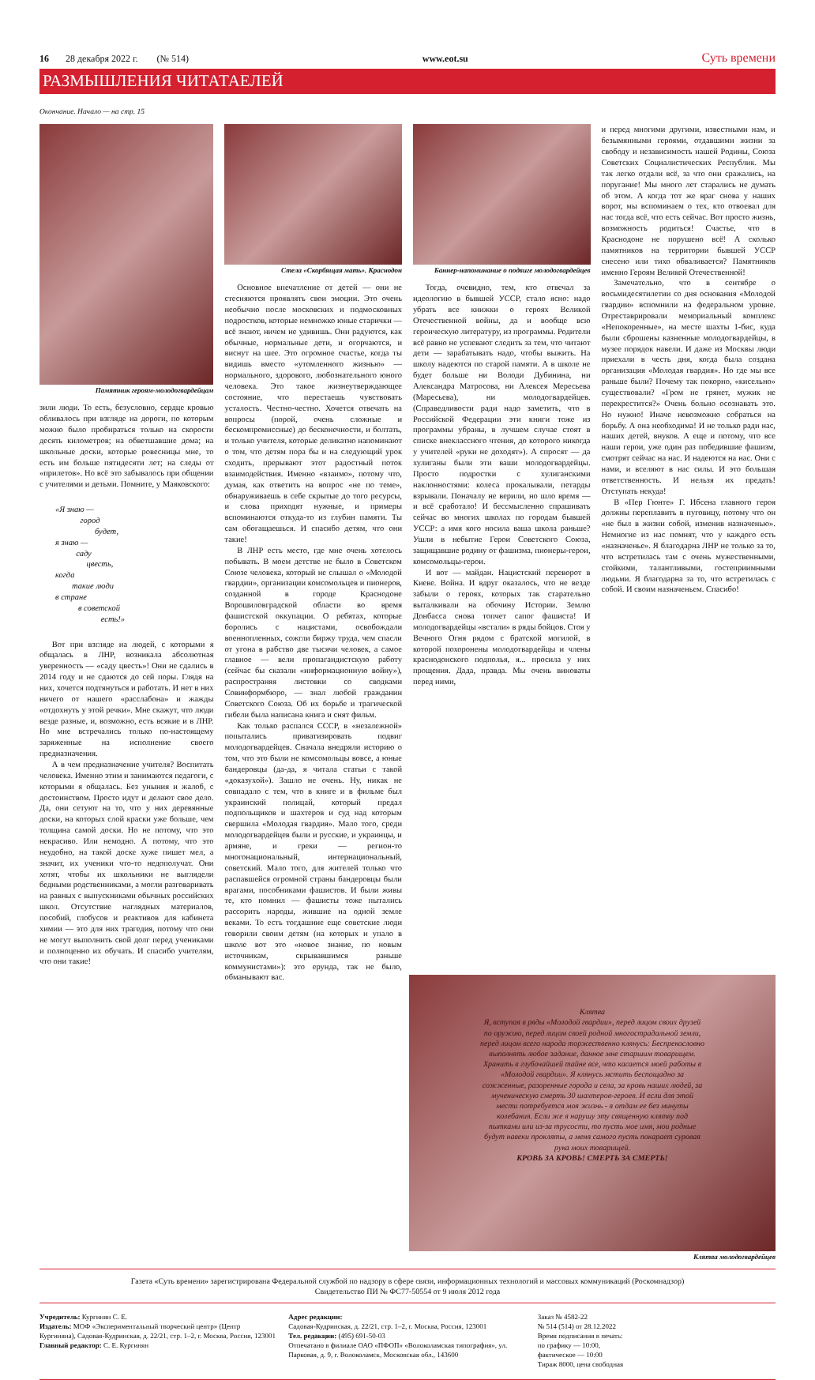16 28 декабря 2022 г. (№ 514) www.eot.su Суть времени
РАЗМЫШЛЕНИЯ ЧИТАТАЕЛЕЙ
Окончание. Начало — на стр. 15
Памятник героям-молодогвардейцам
зили люди. То есть, безусловно, сердце кровью обливалось при взгляде на дороги, по которым можно было пробираться только на скорости десять километров; на обветшавшие дома; на школьные доски, которые ровесницы мне, то есть им больше пятидесяти лет; на следы от «прилетов». Но всё это забывалось при общении с учителями и детьми. Помните, у Маяковского:
«Я знаю —
город
будет,
я знаю —
саду
цвесть,
когда
такие люди
в стране
в советской
есть!»
Вот при взгляде на людей, с которыми я общалась в ЛНР, возникала абсолютная уверенность — «саду цвесть»! Они не сдались в 2014 году и не сдаются до сей поры. Глядя на них, хочется подтянуться и работать. И нет в них ничего от нашего «расслабона» и жажды «отдохнуть у этой речки». Мне скажут, что люди везде разные, и, возможно, есть всякие и в ЛНР. Но мне встречались только по-настоящему заряженные на исполнение своего предназначения.
А в чем предназначение учителя? Воспитать человека. Именно этим и занимаются педагоги, с которыми я общалась. Без уныния и жалоб, с достоинством. Просто идут и делают свое дело. Да, они сетуют на то, что у них деревянные доски, на которых слой краски уже больше, чем толщина самой доски. Но не потому, что это некрасиво. Или немодно. А потому, что это неудобно, на такой доске хуже пишет мел, а значит, их ученики что-то недополучат. Они хотят, чтобы их школьники не выглядели бедными родственниками, а могли разговаривать на равных с выпускниками обычных российских школ. Отсутствие наглядных материалов, пособий, глобусов и реактивов для кабинета химии — это для них трагедия, потому что они не могут выполнить свой долг перед учениками и полноценно их обучать. И спасибо учителям, что они такие!
Стела «Скорбящая мать». Краснодон
Баннер-напоминание о подвиге молодогвардейцев
Основное впечатление от детей — они не стесняются проявлять свои эмоции. Это очень необычно после московских и подмосковных подростков, которые немножко юные старички — всё знают, ничем не удивишь. Они радуются, как обычные, нормальные дети, и огорчаются, и виснут на шее. Это огромное счастье, когда ты видишь вместо «утомленного жизнью» — нормального, здорового, любознательного юного человека. Это такое жизнеутверждающее состояние, что перестаешь чувствовать усталость. Честно-честно. Хочется отвечать на вопросы (порой, очень сложные и бескомпромиссные) до бесконечности, и болтать, и только учителя, которые деликатно напоминают о том, что детям пора бы и на следующий урок сходить, прерывают этот радостный поток взаимодействия. Именно «взаимо», потому что, думая, как ответить на вопрос «не по теме», обнаруживаешь в себе скрытые до того ресурсы, и слова приходят нужные, и примеры вспоминаются откуда-то из глубин памяти. Ты сам обогащаешься. И спасибо детям, что они такие!
В ЛНР есть место, где мне очень хотелось побывать. В моем детстве не было в Советском Союзе человека, который не слышал о «Молодой гвардии», организации комсомольцев и пионеров, созданной в городе Краснодоне Ворошиловградской области во время фашистской оккупации. О ребятах, которые боролись с нацистами, освобождали военнопленных, сожгли биржу труда, чем спасли от угона в рабство две тысячи человек, а самое главное — вели пропагандистскую работу (сейчас бы сказали «информационную войну»), распространяя листовки со сводками Совинформбюро, — знал любой гражданин Советского Союза. Об их борьбе и трагической гибели была написана книга и снят фильм.
Как только распался СССР, в «незалежной» попытались приватизировать подвиг молодогвардейцев. Сначала внедряли историю о том, что это были не комсомольцы вовсе, а юные бандеровцы (да-да, я читала статьи с такой «доказухой»). Зашло не очень. Ну, никак не совпадало с тем, что в книге и в фильме был украинский полицай, который предал подпольщиков и шахтеров и суд над которым свершила «Молодая гвардия». Мало того, среди молодогвардейцев были и русские, и украинцы, и армяне, и греки — регион-то многонациональный, интернациональный, советский. Мало того, для жителей только что распавшейся огромной страны бандеровцы были врагами, пособниками фашистов. И были живы те, кто помнил — фашисты тоже пытались рассорить народы, жившие на одной земле веками. То есть тогдашние еще советские люди говорили своим детям (на которых и упало в школе вот это «новое знание, по новым источникам, скрывавшимся раньше коммунистами»): это ерунда, так не было, обманывают вас.
Тогда, очевидно, тем, кто отвечал за идеологию в бывшей УССР, стало ясно: надо убрать все книжки о героях Великой Отечественной войны, да и вообще всю героическую литературу, из программы. Родители всё равно не успевают следить за тем, что читают дети — зарабатывать надо, чтобы выжить. На школу надеются по старой памяти. А в школе не будет больше ни Володи Дубинина, ни Александра Матросова, ни Алексея Мересьева (Маресьева), ни молодогвардейцев. (Справедливости ради надо заметить, что в Российской Федерации эти книги тоже из программы убраны, в лучшем случае стоят в списке внеклассного чтения, до которого никогда у учителей «руки не доходят»). А спросят — да хулиганы были эти ваши молодогвардейцы. Просто подростки с хулиганскими наклонностями: колеса прокалывали, петарды взрывали. Поначалу не верили, но шло время — и всё сработало! И бессмысленно спрашивать сейчас во многих школах по городам бывшей УССР: а имя кого носила ваша школа раньше? Ушли в небытие Герои Советского Союза, защищавшие родину от фашизма, пионеры-герои, комсомольцы-герои.
И вот — майдан. Нацистский переворот в Киеве. Война. И вдруг оказалось, что не везде забыли о героях, которых так старательно выталкивали на обочину Истории. Землю Донбасса снова топчет сапог фашиста! И молодогвардейцы «встали» в ряды бойцов. Стоя у Вечного Огня рядом с братской могилой, в которой похоронены молодогвардейцы и члены краснодонского подполья, я... просила у них прощения. Дада, правда. Мы очень виноваты перед ними,
и перед многими другими, известными нам, и безымянными героями, отдавшими жизни за свободу и независимость нашей Родины, Союза Советских Социалистических Республик. Мы так легко отдали всё, за что они сражались, на поругание! Мы много лет старались не думать об этом. А когда тот же враг снова у наших ворот, мы вспоминаем о тех, кто отвоевал для нас тогда всё, что есть сейчас. Вот просто жизнь, возможность родиться! Счастье, что в Краснодоне не порушено всё! А сколько памятников на территории бывшей УССР снесено или тихо обваливается? Памятников именно Героям Великой Отечественной!
Замечательно, что в сентябре о восьмидесятилетии со дня основания «Молодой гвардии» вспомнили на федеральном уровне. Отреставрировали мемориальный комплекс «Непокоренные», на месте шахты 1-бис, куда были сброшены казненные молодогвардейцы, в музее порядок навели. И даже из Москвы люди приехали в честь дня, когда была создана организация «Молодая гвардия». Но где мы все раньше были? Почему так покорно, «кисельно» существовали? «Гром не грянет, мужик не перекрестится?» Очень больно осознавать это. Но нужно! Иначе невозможно собраться на борьбу. А она необходима! И не только ради нас, наших детей, внуков. А еще и потому, что все наши герои, уже один раз победившие фашизм, смотрят сейчас на нас. И надеются на нас. Они с нами, и вселяют в нас силы. И это большая ответственность. И нельзя их предать! Отступать некуда!
В «Пер Гюнте» Г. Ибсена главного героя должны переплавить в пуговицу, потому что он «не был в жизни собой, изменив назначенью». Немногие из нас помнят, что у каждого есть «назначенье». Я благодарна ЛНР не только за то, что встретилась там с очень мужественными, стойкими, талантливыми, гостеприимными людьми. Я благодарна за то, что встретилась с собой. И своим назначеньем. Спасибо!
Клятва
Я, вступая в ряды «Молодой гвардии», перед лицом своих друзей по оружию, перед лицом своей родной многострадальной земли, перед лицом всего народа торжественно клянусь: Беспрекословно выполнять любое задание, данное мне старшим товарищем. Хранить в глубочайшей тайне все, что касается моей работы в «Молодой гвардии». Я клянусь мстить беспощадно за сожженные, разоренные города и села, за кровь наших людей, за мученическую смерть 30 шахтеров-героев. И если для этой мести потребуется моя жизнь - я отдам ее без минуты колебания. Если же я нарушу эту священную клятву под пытками или из-за трусости, то пусть мое имя, мои родные будут навеки прокляты, а меня самого пусть покарает суровая рука моих товарищей.
КРОВЬ ЗА КРОВЬ! СМЕРТЬ ЗА СМЕРТЬ!
Клятва молодогвардейцев
Газета «Суть времени» зарегистрирована Федеральной службой по надзору в сфере связи, информационных технологий и массовых коммуникаций (Роскомнадзор)
Свидетельство ПИ № ФС77-50554 от 9 июля 2012 года
Учредитель: Кургинян С. Е.
Издатель: МОФ «Экспериментальный творческий центр» (Центр Кургиняна), Садовая-Кудринская, д. 22/21, стр. 1–2, г. Москва, Россия, 123001
Главный редактор: С. Е. Кургинян
Адрес редакции:
Садовая-Кудринская, д. 22/21, стр. 1–2, г. Москва, Россия, 123001
Тел. редакции: (495) 691-50-03
Отпечатано в филиале ОАО «ПФОП» «Волоколамская типография», ул. Парковая, д. 9, г. Волоколамск, Московская обл., 143600
Заказ № 4582-22
№ 514 (514) от 28.12.2022
Время подписания в печать:
по графику — 10:00,
фактическое — 10:00
Тираж 8000, цена свободная